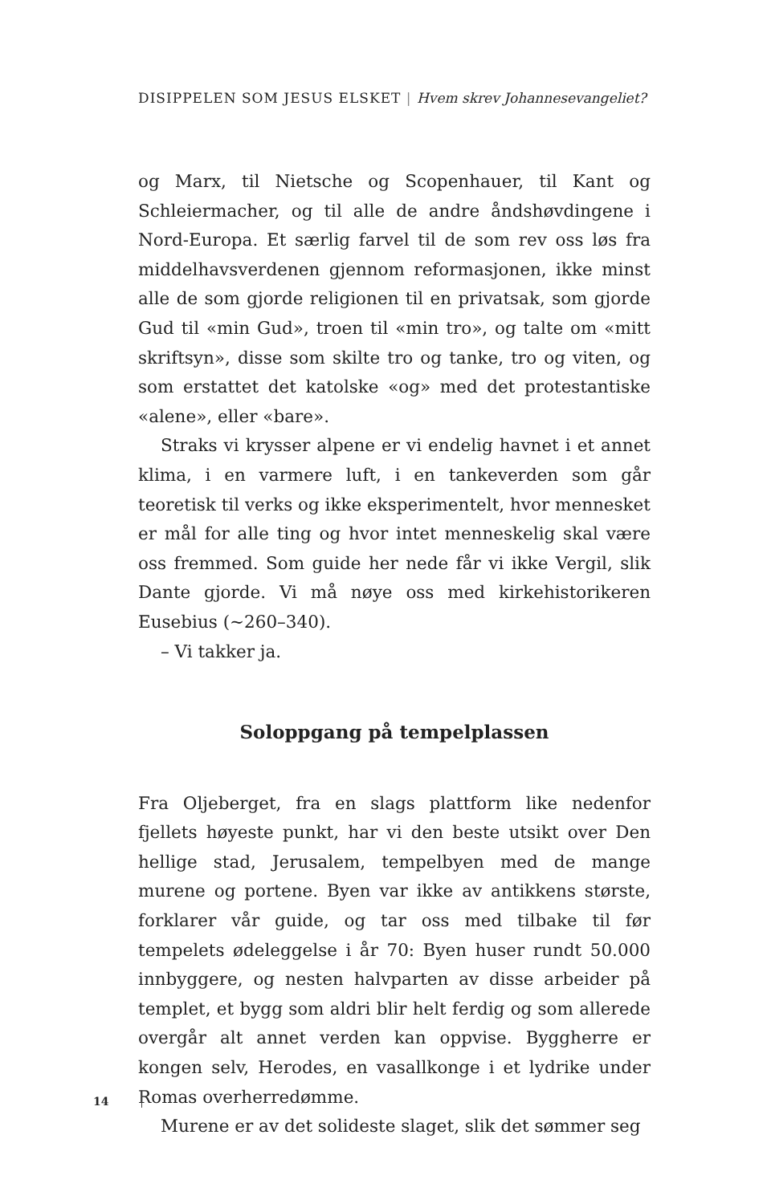DISIPPELEN SOM JESUS ELSKET | Hvem skrev Johannesevangeliet?
og Marx, til Nietsche og Scopenhauer, til Kant og Schleiermacher, og til alle de andre åndshøvdingene i Nord-Europa. Et særlig farvel til de som rev oss løs fra middelhavsverdenen gjennom reformasjonen, ikke minst alle de som gjorde religionen til en privatsak, som gjorde Gud til «min Gud», troen til «min tro», og talte om «mitt skriftsyn», disse som skilte tro og tanke, tro og viten, og som erstattet det katolske «og» med det protestantiske «alene», eller «bare».
Straks vi krysser alpene er vi endelig havnet i et annet klima, i en varmere luft, i en tankeverden som går teoretisk til verks og ikke eksperimentelt, hvor mennesket er mål for alle ting og hvor intet menneskelig skal være oss fremmed. Som guide her nede får vi ikke Vergil, slik Dante gjorde. Vi må nøye oss med kirkehistorikeren Eusebius (~260–340).
– Vi takker ja.
Soloppgang på tempelplassen
Fra Oljeberget, fra en slags plattform like nedenfor fjellets høyeste punkt, har vi den beste utsikt over Den hellige stad, Jerusalem, tempelbyen med de mange murene og portene. Byen var ikke av antikkens største, forklarer vår guide, og tar oss med tilbake til før tempelets ødeleggelse i år 70: Byen huser rundt 50.000 innbyggere, og nesten halvparten av disse arbeider på templet, et bygg som aldri blir helt ferdig og som allerede overgår alt annet verden kan oppvise. Byggherre er kongen selv, Herodes, en vasallkonge i et lydrike under Romas overherredømme.
Murene er av det solideste slaget, slik det sømmer seg
14